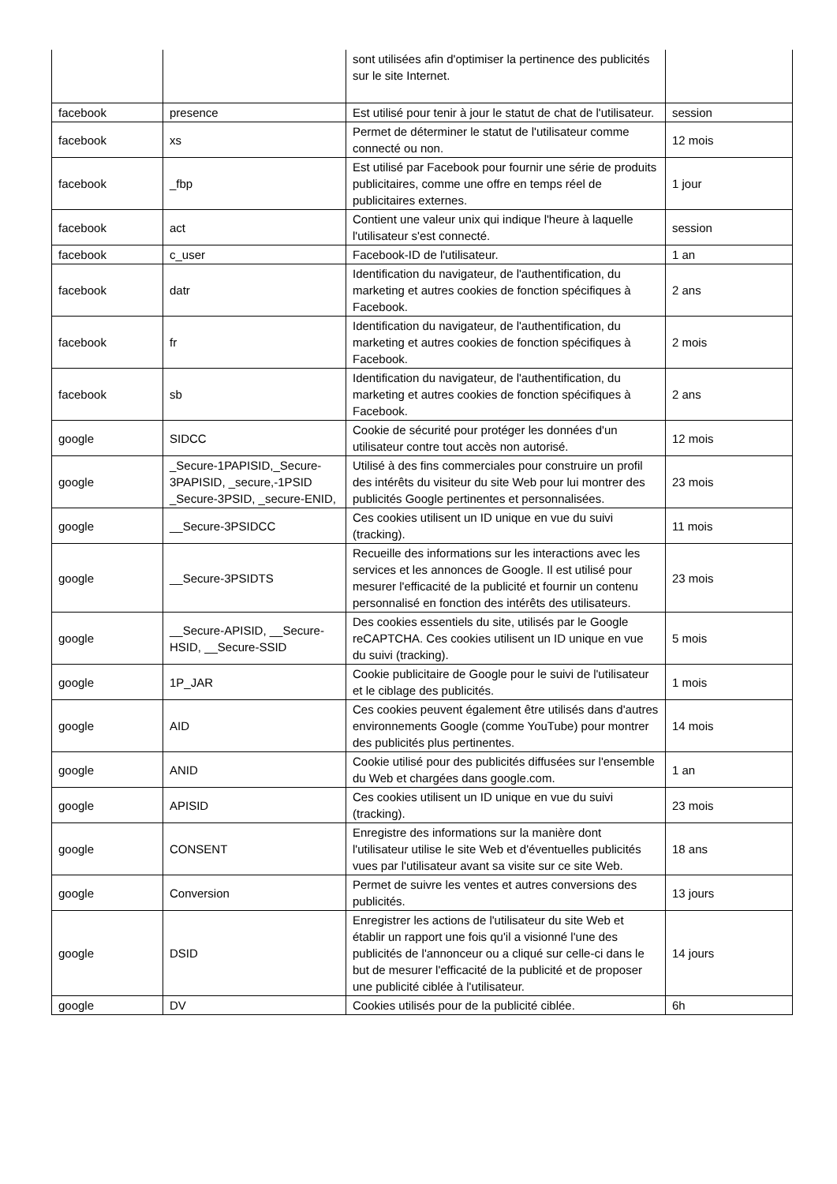| | | sont utilisées afin d'optimiser la pertinence des publicités sur le site Internet. | |
| facebook | presence | Est utilisé pour tenir à jour le statut de chat de l'utilisateur. | session |
| facebook | xs | Permet de déterminer le statut de l'utilisateur comme connecté ou non. | 12 mois |
| facebook | _fbp | Est utilisé par Facebook pour fournir une série de produits publicitaires, comme une offre en temps réel de publicitaires externes. | 1 jour |
| facebook | act | Contient une valeur unix qui indique l'heure à laquelle l'utilisateur s'est connecté. | session |
| facebook | c_user | Facebook-ID de l'utilisateur. | 1 an |
| facebook | datr | Identification du navigateur, de l'authentification, du marketing et autres cookies de fonction spécifiques à Facebook. | 2 ans |
| facebook | fr | Identification du navigateur, de l'authentification, du marketing et autres cookies de fonction spécifiques à Facebook. | 2 mois |
| facebook | sb | Identification du navigateur, de l'authentification, du marketing et autres cookies de fonction spécifiques à Facebook. | 2 ans |
| google | SIDCC | Cookie de sécurité pour protéger les données d'un utilisateur contre tout accès non autorisé. | 12 mois |
| google | _Secure-1PAPISID,_Secure-3PAPISID, _secure,-1PSID _Secure-3PSID, _secure-ENID, | Utilisé à des fins commerciales pour construire un profil des intérêts du visiteur du site Web pour lui montrer des publicités Google pertinentes et personnalisées. | 23 mois |
| google | __Secure-3PSIDCC | Ces cookies utilisent un ID unique en vue du suivi (tracking). | 11 mois |
| google | __Secure-3PSIDTS | Recueille des informations sur les interactions avec les services et les annonces de Google. Il est utilisé pour mesurer l'efficacité de la publicité et fournir un contenu personnalisé en fonction des intérêts des utilisateurs. | 23 mois |
| google | __Secure-APISID, __Secure-HSID, __Secure-SSID | Des cookies essentiels du site, utilisés par le Google reCAPTCHA. Ces cookies utilisent un ID unique en vue du suivi (tracking). | 5 mois |
| google | 1P_JAR | Cookie publicitaire de Google pour le suivi de l'utilisateur et le ciblage des publicités. | 1 mois |
| google | AID | Ces cookies peuvent également être utilisés dans d'autres environnements Google (comme YouTube) pour montrer des publicités plus pertinentes. | 14 mois |
| google | ANID | Cookie utilisé pour des publicités diffusées sur l'ensemble du Web et chargées dans google.com. | 1 an |
| google | APISID | Ces cookies utilisent un ID unique en vue du suivi (tracking). | 23 mois |
| google | CONSENT | Enregistre des informations sur la manière dont l'utilisateur utilise le site Web et d'éventuelles publicités vues par l'utilisateur avant sa visite sur ce site Web. | 18 ans |
| google | Conversion | Permet de suivre les ventes et autres conversions des publicités. | 13 jours |
| google | DSID | Enregistrer les actions de l'utilisateur du site Web et établir un rapport une fois qu'il a visionné l'une des publicités de l'annonceur ou a cliqué sur celle-ci dans le but de mesurer l'efficacité de la publicité et de proposer une publicité ciblée à l'utilisateur. | 14 jours |
| google | DV | Cookies utilisés pour de la publicité ciblée. | 6h |